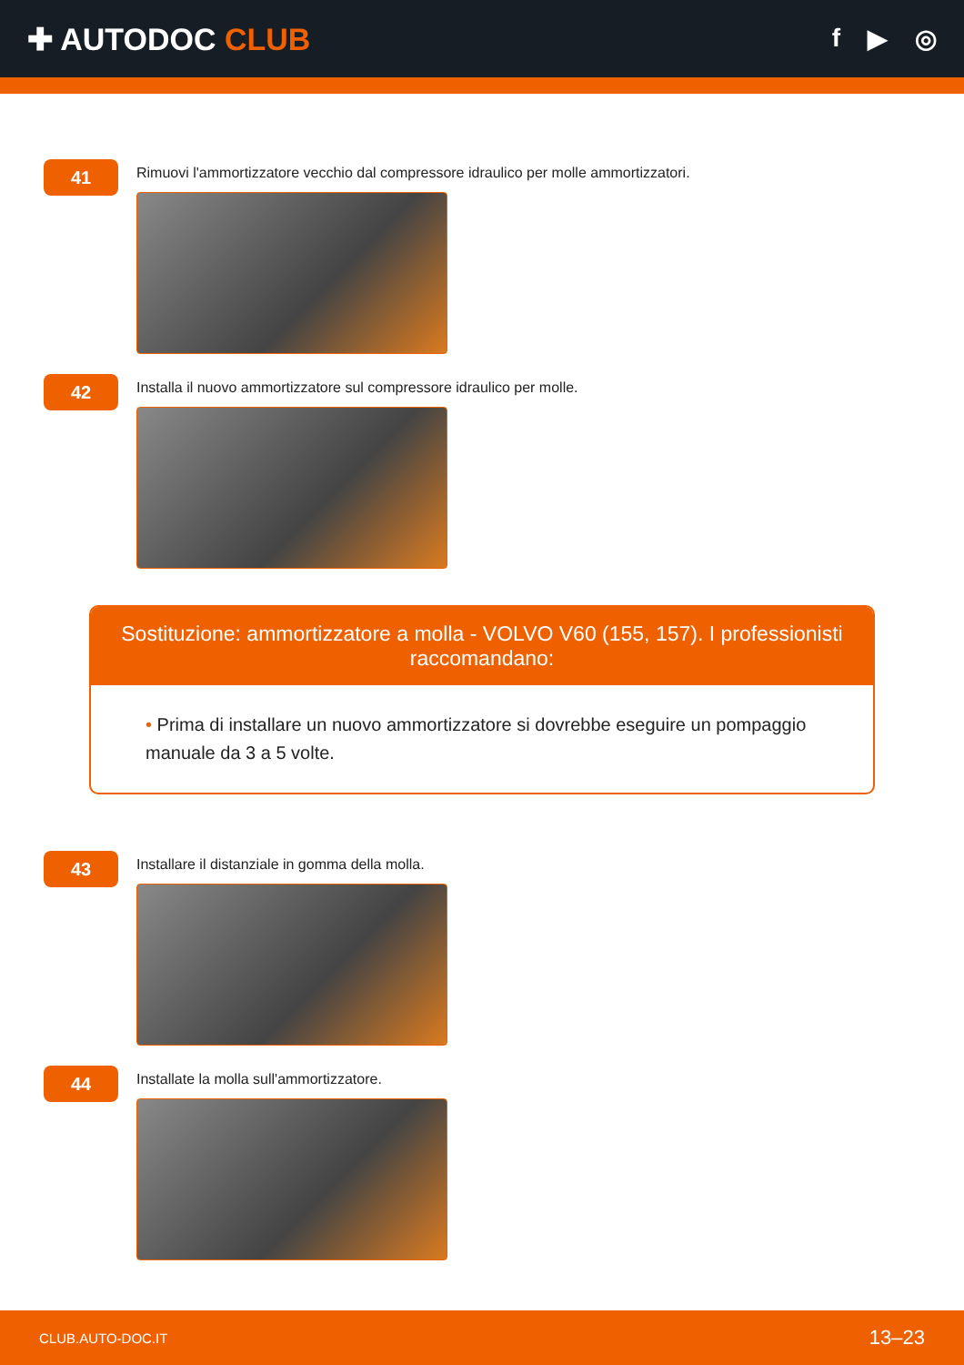✚ AUTODOC CLUB
f ▶ ◎
41
Rimuovi l'ammortizzatore vecchio dal compressore idraulico per molle ammortizzatori.
42
Installa il nuovo ammortizzatore sul compressore idraulico per molle.
Sostituzione: ammortizzatore a molla - VOLVO V60 (155, 157). I professionisti raccomandano:
• Prima di installare un nuovo ammortizzatore si dovrebbe eseguire un pompaggio manuale da 3 a 5 volte.
43
Installare il distanziale in gomma della molla.
44
Installate la molla sull'ammortizzatore.
CLUB.AUTO-DOC.IT 13–23